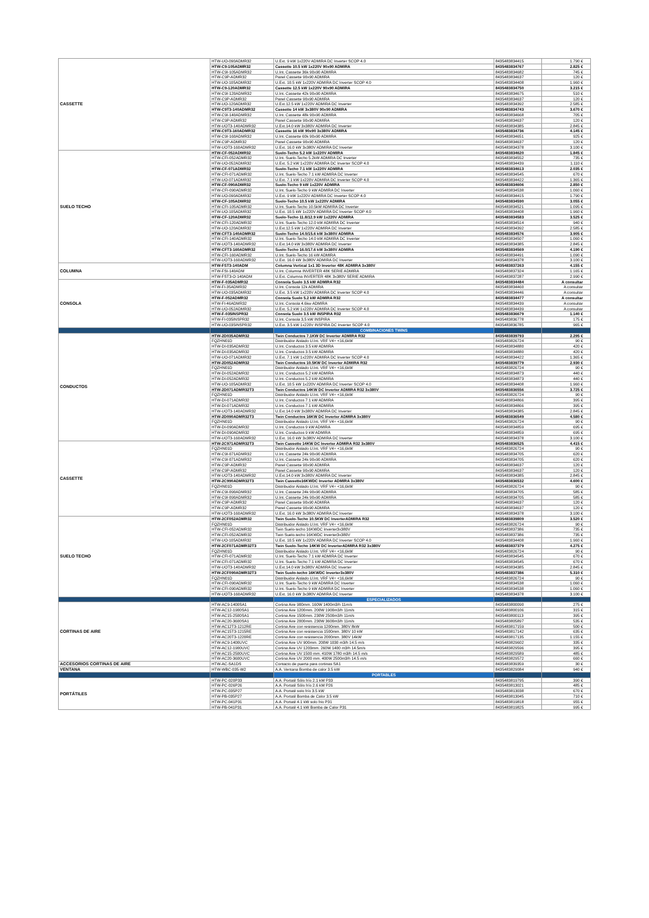| CASSETTE | HTW-UO-090ADMR32 | U.Ext. 9 kW 1x220V ADMIRA DC Inverter SCOP 4.0 | 8435483834415 | 1.790 € |
| | HTW-C9-105ADMR32 | Cassette 10.5 kW 1x220V 90x90 ADMIRA | 8435483834767 | 2.825 € |
| | HTW-C9I-105ADMR32 | U.Int. Cassette 36k 90x90 ADMIRA | 8435483834682 | 745 € |
| | HTW-C9P-ADMR32 | Panel Cassette 90x90 ADMIRA | 8435483834637 | 120 € |
| | HTW-UO-105ADMR32 | U.Ext. 10.5 kW 1x220V ADMIRA DC Inverter SCOP 4.0 | 8435483834408 | 1.960 € |
| | HTW-C9-120ADMR32 | Cassette 12.5 kW 1x220V 90x90 ADMIRA | 8435483834750 | 3.215 € |
| | HTW-C9I-120ADMR32 | U.Int. Cassette 42k 90x90 ADMIRA | 8435483834675 | 510 € |
| | HTW-C9P-ADMR32 | Panel Cassette 90x90 ADMIRA | 8435483834637 | 120 € |
| | HTW-UO-120ADMR32 | U.Ext.12.5 kW 1x220V ADMIRA DC Inverter | 8435483834392 | 2.585 € |
| | HTW-C9T3-140ADMR32 | Cassette 14 kW 3x380V 90x90 ADMIRA | 8435483834743 | 3.670 € |
| | HTW-C9I-140ADMR32 | U.Int. Cassette 48k 90x90 ADMIRA | 8435483834668 | 705 € |
| | HTW-C9P-ADMR32 | Panel Cassette 90x90 ADMIRA | 8435483834637 | 120 € |
| | HTW-UOT3-140ADMR32 | U.Ext.14.0 kW 3x380V ADMIRA DC Inverter | 8435483834385 | 2.845 € |
| | HTW-C9T3-160ADMR32 | Cassette 16 kW 90x90 3x380V ADMIRA | 8435483834736 | 4.145 € |
| | HTW-C9I-160ADMR32 | U.Int. Cassette 60k 90x90 ADMIRA | 8435483834651 | 925 € |
| | HTW-C9P-ADMR32 | Panel Cassette 90x90 ADMIRA | 8435483834637 | 120 € |
| | HTW-UOT3-160ADMR32 | U.Ext. 16.0 kW 3x380V ADMIRA DC Inverter | 8435483834378 | 3.100 € |
| SUELO TECHO | HTW-CF-052ADMR32 | Suelo-Techo 5.2 kW 1x220V ADMIRA | 8435483834620 | 1.845 € |
| | HTW-CFI-052ADMR32 | U.Int. Suelo-Techo 5.2kW ADMIRA DC Inverter | 8435483834552 | 735 € |
| | HTW-UO-052ADMR32 | U.Ext. 5.2 kW 1x220V ADMIRA DC Inverter SCOP 4.0 | 8435483834439 | 1.110 € |
| | HTW-CF-071ADMR32 | Suelo-Techo 7.1 kW 1x220V ADMIRA | 8435483834613 | 2.035 € |
| | HTW-CFI-071ADMR32 | U.Int. Suelo-Techo 7.1 kW ADMIRA DC Inverter | 8435483834545 | 670 € |
| | HTW-UO-071ADMR32 | U.Ext. 7.1 kW 1x220V ADMIRA DC Inverter SCOP 4.0 | 8435483834422 | 1.365 € |
| | HTW-CF-090ADMR32 | Suelo-Techo 9 kW 1x220V ADMIRA | 8435483834606 | 2.850 € |
| | HTW-CFI-090ADMR32 | U.Int. Suelo-Techo 9 kW ADMIRA DC Inverter | 8435483834538 | 1.060 € |
| | HTW-UO-090ADMR32 | U.Ext. 9 kW 1x220V ADMIRA DC Inverter SCOP 4.0 | 8435483834415 | 1.790 € |
| | HTW-CF-105ADMR32 | Suelo-Techo 10.5 kW 1x220V ADMIRA | 8435483834590 | 3.055 € |
| | HTW-CFI-105ADMR32 | U.Int. Suelo-Techo 10.5kW ADMIRA DC Inverter | 8435483834521 | 1.095 € |
| | HTW-UO-105ADMR32 | U.Ext. 10.5 kW 1x220V ADMIRA DC Inverter SCOP 4.0 | 8435483834408 | 1.960 € |
| | HTW-CF-120ADMR32 | Suelo-Techo 11.8/12.9 kW 1x220V ADMIRA | 8435483834583 | 3.525 € |
| | HTW-CFI-120ADMR32 | U.Int. Suelo-Techo 12.0 kW ADMIRA DC Inverter | 8435483834514 | 940 € |
| | HTW-UO-120ADMR32 | U.Ext.12.5 kW 1x220V ADMIRA DC Inverter | 8435483834392 | 2.585 € |
| | HTW-CFT3-140ADMR32 | Suelo-Techo 14.0/15.6 kW 3x380V ADMIRA | 8435483834576 | 3.905 € |
| | HTW-CFI-140ADMR32 | U.Int. Suelo-Techo 14.0 kW ADMIRA DC Inverter | 8435483834507 | 1.060 € |
| | HTW-UOT3-140ADMR32 | U.Ext.14.0 kW 3x380V ADMIRA DC Inverter | 8435483834385 | 2.845 € |
| | HTW-CFT3-160ADMR32 | Suelo-Techo 16.0/17.6 kW 3x380V ADMIRA | 8435483834569 | 4.190 € |
| | HTW-CFI-160ADMR32 | U.Int. Suelo-Techo 16 kW ADMIRA | 8435483834491 | 1.090 € |
| | HTW-UOT3-160ADMR32 | U.Ext. 16.0 kW 3x380V ADMIRA DC Inverter | 8435483834378 | 3.100 € |
| COLUMNA | HTW-FST3-140ADM | Columna Vertical 1x1 3D Inverter 48K ADMIRA 3x380V | 8435483837263 | 4.155 € |
| | HTW-FSI-140ADM | U.Int. Columna INVERTER 48K SERIE ADMIRA | 8435483837324 | 1.165 € |
| | HTW-FST3-O-140ADM | U.Ext. Columna INVERTER 48K 3x380V SERIE ADMIRA | 8435483837287 | 2.990 € |
| CONSOLA | HTW-F-035ADMR32 | Consola Suelo 3.5 kW ADMIRA R32 | 8435483834484 | A consultar |
| | HTW-FI-35ADMR32 | U.Int. Consola 12k ADMIRA | 8435483834460 | A consultar |
| | HTW-UO-035ADMR32 | U.Ext. 3.5 kW 1x220V ADMIRA DC Inverter SCOP 4.0 | 8435483834446 | A consultar |
| | HTW-F-052ADMR32 | Consola Suelo 5.2 kW ADMIRA R32 | 8435483834477 | A consultar |
| | HTW-FI-46ADMR32 | U.Int. Consola 4.6kw ADMIRA | 8435483834439 | A consultar |
| | HTW-UO-052ADMR32 | U.Ext. 5.2 kW 1x220V ADMIRA DC Inverter SCOP 4.0 | 8435483834439 | A consultar |
| | HTW-F-035INSPR32 | Consola Suelo 3.5 kW INSPIRA R32 | 8435483836679 | 1.140 € |
| | HTW-FI-035INSPR32 | U.Int. Consola 3,5 kW INSPIRA | 8435483836778 | 175 € |
| | HTW-UO-035INSPR32 | U.Ext. 3.5 kW 1x220V INSPIRA DC Inverter SCOP 4.0 | 8435483836785 | 965 € |
| | | COMBINACIONES TWINS | | |
| CONDUCTOS | HTW-2D035ADMR32 | Twin Conductos 7.1KW DC Inverter ADMIRA R32 | 8435483839793 | 2.295 € |
| | FQZHN01D | Distribuidor Aislado U.Int. VRF V4+ <16,6kW | 8435483826724 | 90 € |
| | HTW-DI-035ADMR32 | U.Int. Conductos 3.5 kW ADMIRA | 8435483834880 | 420 € |
| | HTW-DI-035ADMR32 | U.Int. Conductos 3.5 kW ADMIRA | 8435483834880 | 420 € |
| | HTW-UO-071ADMR32 | U.Ext. 7.1 kW 1x220V ADMIRA DC Inverter SCOP 4.0 | 8435483834422 | 1.365 € |
| | HTW-2D052ADMR32 | Twin Conductos 10.5KW DC Inverter ADMIRA R32 | 8435483839779 | 2.930 € |
| | FQZHN01D | Distribuidor Aislado U.Int. VRF V4+ <16,6kW | 8435483826724 | 90 € |
| | HTW-DI-052ADMR32 | U.Int. Conductos 5.2 kW ADMIRA | 8435483834873 | 440 € |
| | HTW-DI-052ADMR32 | U.Int. Conductos 5.2 kW ADMIRA | 8435483834873 | 440 € |
| | HTW-UO-105ADMR32 | U.Ext. 10.5 kW 1x220V ADMIRA DC Inverter SCOP 4.0 | 8435483834408 | 1.960 € |
| | HTW-2D071ADMR32T3 | Twin Conductos 14KW DC Inverter ADMIRA R32 3x380V | 8435483836556 | 3.725 € |
| | FQZHN01D | Distribuidor Aislado U.Int. VRF V4+ <16,6kW | 8435483826724 | 90 € |
| | HTW-DI-071ADMR32 | U.Int. Conductos 7.1 kW ADMIRA | 8435483834866 | 395 € |
| | HTW-DI-071ADMR32 | U.Int. Conductos 7.1 kW ADMIRA | 8435483834866 | 395 € |
| | HTW-UOT3-140ADMR32 | U.Ext.14.0 kW 3x380V ADMIRA DC Inverter | 8435483834385 | 2.845 € |
| | HTW-2D090ADMR32T3 | Twin Conductos 16KW DC Inverter ADMIRA 3x380V | 8435483836549 | 4.580 € |
| | FQZHN01D | Distribuidor Aislado U.Int. VRF V4+ <16,6kW | 8435483826724 | 90 € |
| | HTW-DI-090ADMR32 | U.Int. Conductos 9 kW ADMIRA | 8435483834859 | 695 € |
| | HTW-DI-090ADMR32 | U.Int. Conductos 9 kW ADMIRA | 8435483834859 | 695 € |
| | HTW-UOT3-160ADMR32 | U.Ext. 16.0 kW 3x380V ADMIRA DC Inverter | 8435483834378 | 3.100 € |
| CASSETTE | HTW-2C971ADMR32T3 | Twin Cassette 14KW DC Inverter ADMIRA R32 3x380V | 8435483836525 | 4.415 € |
| | FQZHN01D | Distribuidor Aislado U.Int. VRF V4+ <16,6kW | 8435483826724 | 90 € |
| | HTW-C9I-071ADMR32 | U.Int. Cassette 24k 90x90 ADMIRA | 8435483834705 | 620 € |
| | HTW-C9I-071ADMR32 | U.Int. Cassette 24k 90x90 ADMIRA | 8435483834705 | 620 € |
| | HTW-C9P-ADMR32 | Panel Cassette 90x90 ADMIRA | 8435483834637 | 120 € |
| | HTW-C9P-ADMR32 | Panel Cassette 90x90 ADMIRA | 8435483834637 | 120 € |
| | HTW-UOT3-140ADMR32 | U.Ext.14.0 kW 3x380V ADMIRA DC Inverter | 8435483834385 | 2.845 € |
| | HTW-2C990ADMR32T3 | Twin Cassette16KWDC Inverter ADMIRA 3x380V | 8435483836532 | 4.600 € |
| | FQZHN01D | Distribuidor Aislado U.Int. VRF V4+ <16,6kW | 8435483826724 | 90 € |
| | HTW-C9I-090ADMR32 | U.Int. Cassette 24k 90x90 ADMIRA | 8435483834705 | 585 € |
| | HTW-C9I-090ADMR32 | U.Int. Cassette 24k 90x90 ADMIRA | 8435483834705 | 585 € |
| | HTW-C9P-ADMR32 | Panel Cassette 90x90 ADMIRA | 8435483834637 | 120 € |
| | HTW-C9P-ADMR32 | Panel Cassette 90x90 ADMIRA | 8435483834637 | 120 € |
| | HTW-UOT3-160ADMR32 | U.Ext. 16.0 kW 3x380V ADMIRA DC Inverter | 8435483834378 | 3.100 € |
| SUELO TECHO | HTW-2CF052ADMR32 | Twin Suelo-Techo 10.5KW DC InverterADMIRA R32 | 8435483839809 | 3.520 € |
| | FQZHN01D | Distribuidor Aislado U.Int. VRF V4+ <16,6kW | 8435483826724 | 90 € |
| | HTW-CFI-052ADMR32 | Twin Suelo-techo 16KWDC Inverter3x380V | 8435483837386 | 735 € |
| | HTW-CFI-052ADMR32 | Twin Suelo-techo 16KWDC Inverter3x380V | 8435483837386 | 735 € |
| | HTW-UO-105ADMR32 | U.Ext. 10.5 kW 1x220V ADMIRA DC Inverter SCOP 4.0 | 8435483834408 | 1.960 € |
| | HTW-2CF071ADMR32T3 | Twin Suelo-Techo 14KW DC InverterADMIRA R32 3x380V | 8435483837379 | 4.275 € |
| | FQZHN01D | Distribuidor Aislado U.Int. VRF V4+ <16,6kW | 8435483826724 | 90 € |
| | HTW-CFI-071ADMR32 | U.Int. Suelo-Techo 7.1 kW ADMIRA DC Inverter | 8435483834545 | 670 € |
| | HTW-CFI-071ADMR32 | U.Int. Suelo-Techo 7.1 kW ADMIRA DC Inverter | 8435483834545 | 670 € |
| | HTW-UOT3-140ADMR32 | U.Ext.14.0 kW 3x380V ADMIRA DC Inverter | 8435483834385 | 2.845 € |
| | HTW-2CF090ADMR32T3 | Twin Suelo-techo 16KWDC Inverter3x380V | 8435483837386 | 5.310 € |
| | FQZHN01D | Distribuidor Aislado U.Int. VRF V4+ <16,6kW | 8435483826724 | 90 € |
| | HTW-CFI-090ADMR32 | U.Int. Suelo-Techo 9 kW ADMIRA DC Inverter | 8435483834538 | 1.060 € |
| | HTW-CFI-090ADMR32 | U.Int. Suelo-Techo 9 kW ADMIRA DC Inverter | 8435483834538 | 1.060 € |
| | HTW-UOT3-160ADMR32 | U.Ext. 16.0 kW 3x380V ADMIRA DC Inverter | 8435483834378 | 3.100 € |
| | | ESPECIALIZADOS | | |
| CORTINAS DE AIRE | HTW-AC9-1400SA1 | Cortina Aire 900mm. 160W 1400m3/h 11m/s | 8435483800090 | 275 € |
| | HTW-AC12-1900SA1 | Cortina Aire 1200mm. 200W 1900m3/h 11m/s | 8435483800106 | 315 € |
| | HTW-AC15-2500SA1 | Cortina Aire 1500mm. 230W 2500m3/h 11m/s | 8435483800113 | 395 € |
| | HTW-AC20-3600SA1 | Cortina Aire 2000mm. 230W 3600m3/h 11m/s | 8435483805897 | 535 € |
| | HTW-AC12T3-1212RE | Cortina Aire con resistencia 1200mm. 380V 8kW | 8435483817159 | 500 € |
| | HTW-AC15T3-1215RE | Cortina Aire con resistencia 1500mm. 380V 10 kW | 8435483817142 | 635 € |
| | HTW-AC20T3-1220RE | Cortina Aire con resistencia 2000mm. 380V 14kW | 8435483817135 | 1.155 € |
| | HTW-AC9-1400UVC | Cortina Aire UV 900mm. 200W 1030 m3/h 14.5 m/s | 8435483829602 | 335 € |
| | HTW-AC12-1900UVC | Cortina Aire UV 1200mm. 260W 1400 m3/h 14.5m/s | 8435483829596 | 395 € |
| | HTW-AC15-2500UVC | Cortina Aire UV 1500 mm. 410W 1780 m3/h 14.5 m/s | 8435483829589 | 485 € |
| | HTW-AC20-3600UVC | Cortina Aire UV 2000 mm. 400W 2500m3/h 14.5 m/s | 8435483829572 | 660 € |
| ACCESORIOS CORTINAS DE AIRE | HTW-AC-SA1DS | Contacto de puerta para cortinas SA1 | 8435483839359 | 30 € |
| VENTANA | HTW-WBC-035-W2 | A.A. Ventana Bomba de calor 3.5 kW | 8435483829084 | 940 € |
| | | PORTABLES | | |
| PORTÁTILES | HTW-PC-020P33 | A.A. Portatil Sólo frío 2.1 kW P33 | 8435483819795 | 390 € |
| | HTW-PC-026P26 | A.A. Portatil Sólo frío 2.6 kW P26 | 8435483813021 | 485 € |
| | HTW-PC-035P27 | A.A. Portatil solo frío 3.5 kW | 8435483813038 | 670 € |
| | HTW-PB-035P27 | A.A. Portatil Bomba de Calor 3.5 kW | 8435483813045 | 710 € |
| | HTW-PC-041P31 | A.A. Portatil 4.1 kW solo frio P31 | 8435483819818 | 955 € |
| | HTW-PB-041P31 | A.A. Portatil 4.1 kW Bomba de Calor P31 | 8435483819825 | 995 € |